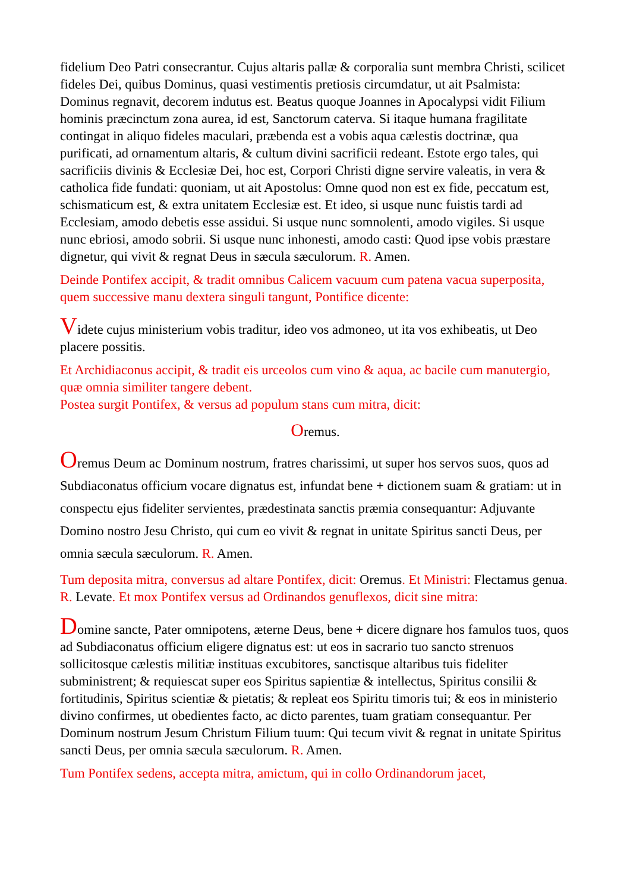fidelium Deo Patri consecrantur. Cujus altaris pallæ & corporalia sunt membra Christi, scilicet fideles Dei, quibus Dominus, quasi vestimentis pretiosis circumdatur, ut ait Psalmista: Dominus regnavit, decorem indutus est. Beatus quoque Joannes in Apocalypsi vidit Filium hominis præcinctum zona aurea, id est, Sanctorum caterva. Si itaque humana fragilitate contingat in aliquo fideles maculari, præbenda est a vobis aqua cælestis doctrinæ, qua purificati, ad ornamentum altaris, & cultum divini sacrificii redeant. Estote ergo tales, qui sacrificiis divinis & Ecclesiæ Dei, hoc est, Corpori Christi digne servire valeatis, in vera & catholica fide fundati: quoniam, ut ait Apostolus: Omne quod non est ex fide, peccatum est, schismaticum est, & extra unitatem Ecclesiæ est. Et ideo, si usque nunc fuistis tardi ad Ecclesiam, amodo debetis esse assidui. Si usque nunc somnolenti, amodo vigiles. Si usque nunc ebriosi, amodo sobrii. Si usque nunc inhonesti, amodo casti: Quod ipse vobis præstare dignetur, qui vivit & regnat Deus in sæcula sæculorum. R. Amen.
Deinde Pontifex accipit, & tradit omnibus Calicem vacuum cum patena vacua superposita, quem successive manu dextera singuli tangunt, Pontifice dicente:
Videte cujus ministerium vobis traditur, ideo vos admoneo, ut ita vos exhibeatis, ut Deo placere possitis.
Et Archidiaconus accipit, & tradit eis urceolos cum vino & aqua, ac bacile cum manutergio, quæ omnia similiter tangere debent.
Postea surgit Pontifex, & versus ad populum stans cum mitra, dicit:
Oremus.
Oremus Deum ac Dominum nostrum, fratres charissimi, ut super hos servos suos, quos ad Subdiaconatus officium vocare dignatus est, infundat bene + dictionem suam & gratiam: ut in conspectu ejus fideliter servientes, prædestinata sanctis præmia consequantur: Adjuvante Domino nostro Jesu Christo, qui cum eo vivit & regnat in unitate Spiritus sancti Deus, per omnia sæcula sæculorum. R. Amen.
Tum deposita mitra, conversus ad altare Pontifex, dicit: Oremus. Et Ministri: Flectamus genua. R. Levate. Et mox Pontifex versus ad Ordinandos genuflexos, dicit sine mitra:
Domine sancte, Pater omnipotens, æterne Deus, bene + dicere dignare hos famulos tuos, quos ad Subdiaconatus officium eligere dignatus est: ut eos in sacrario tuo sancto strenuos sollicitosque cælestis militiæ instituas excubitores, sanctisque altaribus tuis fideliter subministrent; & requiescat super eos Spiritus sapientiæ & intellectus, Spiritus consilii & fortitudinis, Spiritus scientiæ & pietatis; & repleat eos Spiritu timoris tui; & eos in ministerio divino confirmes, ut obedientes facto, ac dicto parentes, tuam gratiam consequantur. Per Dominum nostrum Jesum Christum Filium tuum: Qui tecum vivit & regnat in unitate Spiritus sancti Deus, per omnia sæcula sæculorum. R. Amen.
Tum Pontifex sedens, accepta mitra, amictum, qui in collo Ordinandorum jacet,